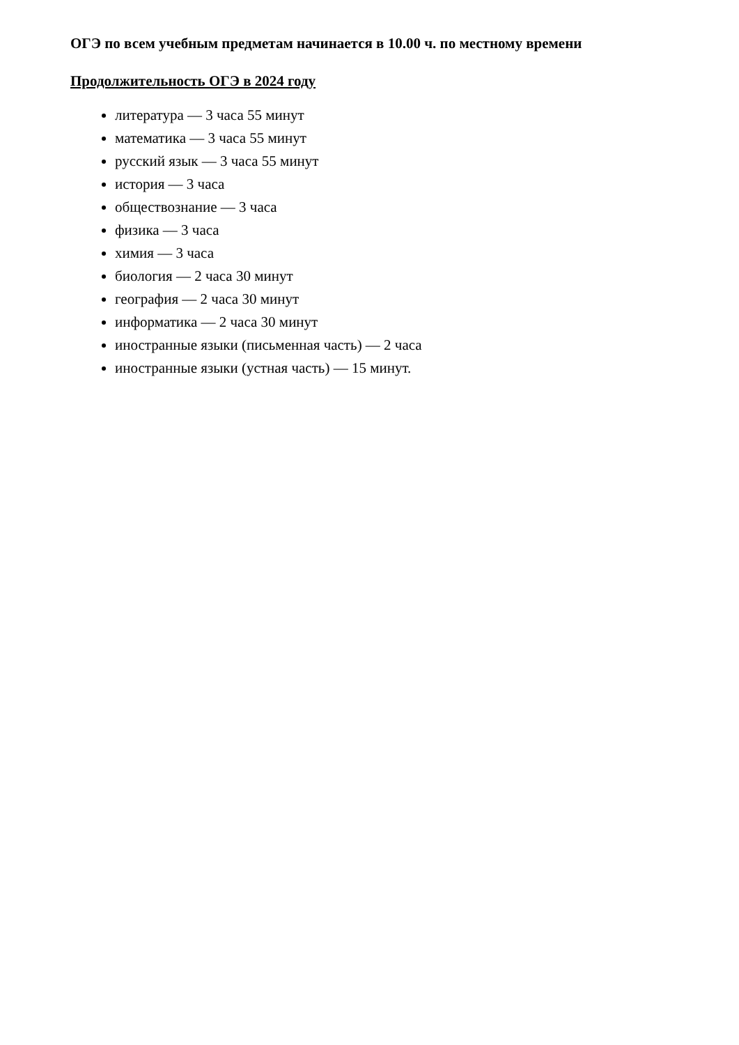ОГЭ по всем учебным предметам начинается в 10.00 ч. по местному времени
Продолжительность ОГЭ в 2024 году
литература — 3 часа 55 минут
математика — 3 часа 55 минут
русский язык — 3 часа 55 минут
история — 3 часа
обществознание — 3 часа
физика — 3 часа
химия — 3 часа
биология — 2 часа 30 минут
география — 2 часа 30 минут
информатика — 2 часа 30 минут
иностранные языки (письменная часть) — 2 часа
иностранные языки (устная часть) — 15 минут.